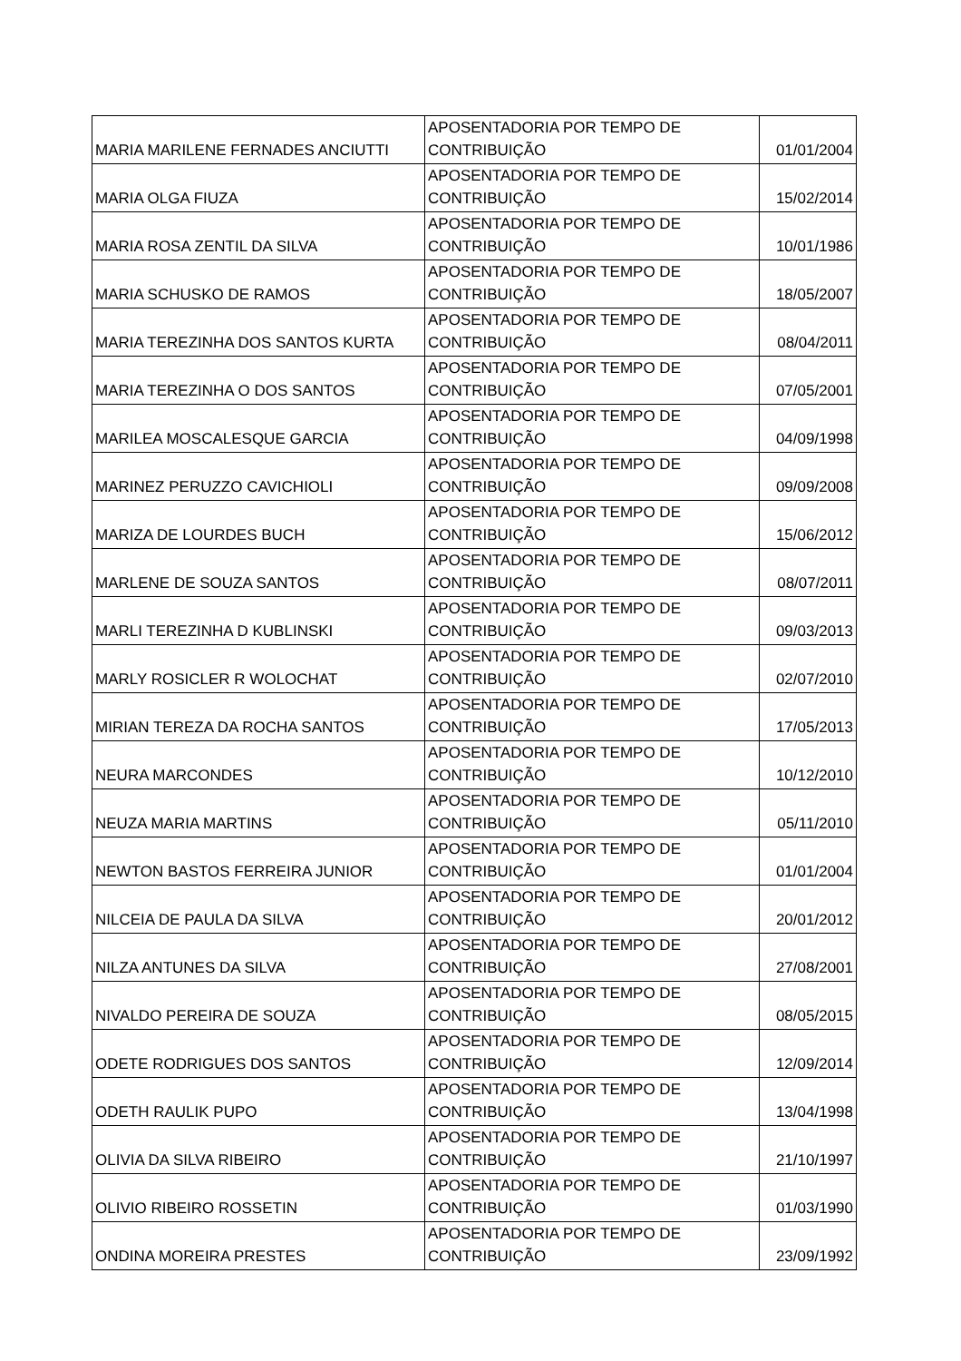| MARIA MARILENE FERNADES ANCIUTTI | APOSENTADORIA POR TEMPO DE CONTRIBUIÇÃO | 01/01/2004 |
| MARIA OLGA FIUZA | APOSENTADORIA POR TEMPO DE CONTRIBUIÇÃO | 15/02/2014 |
| MARIA ROSA ZENTIL DA SILVA | APOSENTADORIA POR TEMPO DE CONTRIBUIÇÃO | 10/01/1986 |
| MARIA SCHUSKO DE RAMOS | APOSENTADORIA POR TEMPO DE CONTRIBUIÇÃO | 18/05/2007 |
| MARIA TEREZINHA DOS SANTOS KURTA | APOSENTADORIA POR TEMPO DE CONTRIBUIÇÃO | 08/04/2011 |
| MARIA TEREZINHA O DOS SANTOS | APOSENTADORIA POR TEMPO DE CONTRIBUIÇÃO | 07/05/2001 |
| MARILEA MOSCALESQUE GARCIA | APOSENTADORIA POR TEMPO DE CONTRIBUIÇÃO | 04/09/1998 |
| MARINEZ PERUZZO CAVICHIOLI | APOSENTADORIA POR TEMPO DE CONTRIBUIÇÃO | 09/09/2008 |
| MARIZA DE LOURDES BUCH | APOSENTADORIA POR TEMPO DE CONTRIBUIÇÃO | 15/06/2012 |
| MARLENE DE SOUZA SANTOS | APOSENTADORIA POR TEMPO DE CONTRIBUIÇÃO | 08/07/2011 |
| MARLI TEREZINHA D KUBLINSKI | APOSENTADORIA POR TEMPO DE CONTRIBUIÇÃO | 09/03/2013 |
| MARLY ROSICLER R WOLOCHAT | APOSENTADORIA POR TEMPO DE CONTRIBUIÇÃO | 02/07/2010 |
| MIRIAN TEREZA DA ROCHA SANTOS | APOSENTADORIA POR TEMPO DE CONTRIBUIÇÃO | 17/05/2013 |
| NEURA MARCONDES | APOSENTADORIA POR TEMPO DE CONTRIBUIÇÃO | 10/12/2010 |
| NEUZA MARIA MARTINS | APOSENTADORIA POR TEMPO DE CONTRIBUIÇÃO | 05/11/2010 |
| NEWTON BASTOS FERREIRA JUNIOR | APOSENTADORIA POR TEMPO DE CONTRIBUIÇÃO | 01/01/2004 |
| NILCEIA DE PAULA DA SILVA | APOSENTADORIA POR TEMPO DE CONTRIBUIÇÃO | 20/01/2012 |
| NILZA ANTUNES DA SILVA | APOSENTADORIA POR TEMPO DE CONTRIBUIÇÃO | 27/08/2001 |
| NIVALDO PEREIRA DE SOUZA | APOSENTADORIA POR TEMPO DE CONTRIBUIÇÃO | 08/05/2015 |
| ODETE RODRIGUES DOS SANTOS | APOSENTADORIA POR TEMPO DE CONTRIBUIÇÃO | 12/09/2014 |
| ODETH RAULIK PUPO | APOSENTADORIA POR TEMPO DE CONTRIBUIÇÃO | 13/04/1998 |
| OLIVIA DA SILVA RIBEIRO | APOSENTADORIA POR TEMPO DE CONTRIBUIÇÃO | 21/10/1997 |
| OLIVIO RIBEIRO ROSSETIN | APOSENTADORIA POR TEMPO DE CONTRIBUIÇÃO | 01/03/1990 |
| ONDINA MOREIRA PRESTES | APOSENTADORIA POR TEMPO DE CONTRIBUIÇÃO | 23/09/1992 |